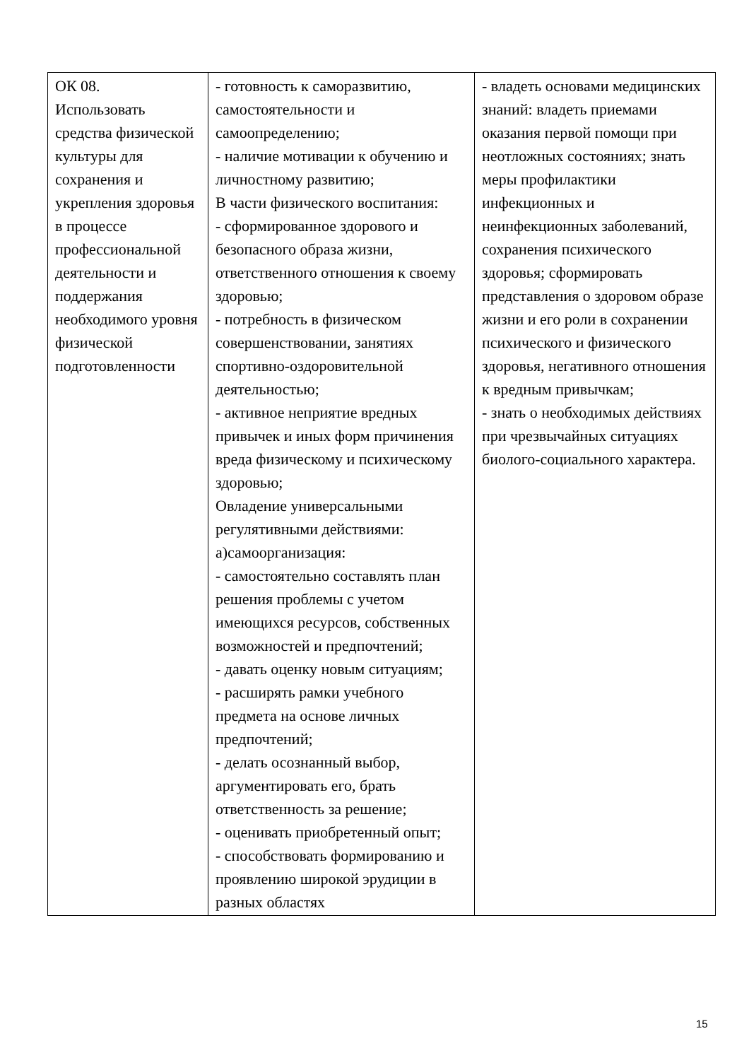| ОК 08. Использовать средства физической культуры для сохранения и укрепления здоровья в процессе профессиональной деятельности и поддержания необходимого уровня физической подготовленности | - готовность к саморазвитию, самостоятельности и самоопределению; - наличие мотивации к обучению и личностному развитию; В части физического воспитания: - сформированное здорового и безопасного образа жизни, ответственного отношения к своему здоровью; - потребность в физическом совершенствовании, занятиях спортивно-оздоровительной деятельностью; - активное неприятие вредных привычек и иных форм причинения вреда физическому и психическому здоровью; Овладение универсальными регулятивными действиями: а)самоорганизация: - самостоятельно составлять план решения проблемы с учетом имеющихся ресурсов, собственных возможностей и предпочтений; - давать оценку новым ситуациям; - расширять рамки учебного предмета на основе личных предпочтений; - делать осознанный выбор, аргументировать его, брать ответственность за решение; - оценивать приобретенный опыт; - способствовать формированию и проявлению широкой эрудиции в разных областях | - владеть основами медицинских знаний: владеть приемами оказания первой помощи при неотложных состояниях; знать меры профилактики инфекционных и неинфекционных заболеваний, сохранения психического здоровья; сформировать представления о здоровом образе жизни и его роли в сохранении психического и физического здоровья, негативного отношения к вредным привычкам; - знать о необходимых действиях при чрезвычайных ситуациях биолого-социального характера. |
15